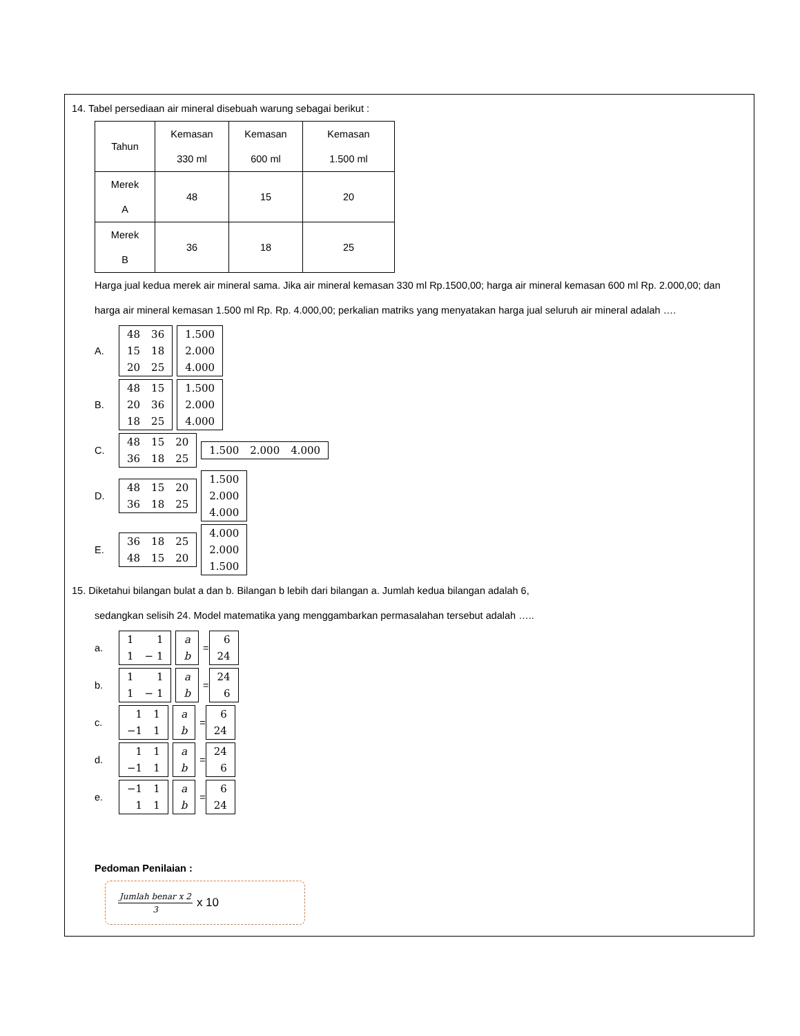14. Tabel persediaan air mineral disebuah warung sebagai berikut :
| Tahun | Kemasan 330 ml | Kemasan 600 ml | Kemasan 1.500 ml |
| Merek A | 48 | 15 | 20 |
| Merek B | 36 | 18 | 25 |
Harga jual kedua merek air mineral sama. Jika air mineral kemasan 330 ml Rp.1500,00; harga air mineral kemasan 600 ml Rp. 2.000,00; dan harga air mineral kemasan 1.500 ml Rp. Rp. 4.000,00; perkalian matriks yang menyatakan harga jual seluruh air mineral adalah ….
A.
| 48 | 36 |
| 15 | 18 |
| 20 | 25 |
| 1.500 |
| 2.000 |
| 4.000 |
B.
| 48 | 15 |
| 20 | 36 |
| 18 | 25 |
| 1.500 |
| 2.000 |
| 4.000 |
C.
| 48 | 15 | 20 |
| 36 | 18 | 25 |
| 1.500 | 2.000 | 4.000 |
D.
| 48 | 15 | 20 |
| 36 | 18 | 25 |
| 1.500 |
| 2.000 |
| 4.000 |
E.
| 36 | 18 | 25 |
| 48 | 15 | 20 |
| 4.000 |
| 2.000 |
| 1.500 |
15. Diketahui bilangan bulat a dan b. Bilangan b lebih dari bilangan a. Jumlah kedua bilangan adalah 6,
sedangkan selisih 24. Model matematika yang menggambarkan permasalahan tersebut adalah …..
a.
| 1 | 1 |
| 1 | − 1 |
| a |
| b |
=
| 6 |
| 24 |
b.
| 1 | 1 |
| 1 | − 1 |
| a |
| b |
=
| 24 |
| 6 |
c.
| 1 | 1 |
| −1 | 1 |
| a |
| b |
=
| 6 |
| 24 |
d.
| 1 | 1 |
| −1 | 1 |
| a |
| b |
=
| 24 |
| 6 |
e.
| −1 | 1 |
| 1 | 1 |
| a |
| b |
=
| 6 |
| 24 |
Pedoman Penilaian :
Jumlah benar x 2 3 x 10